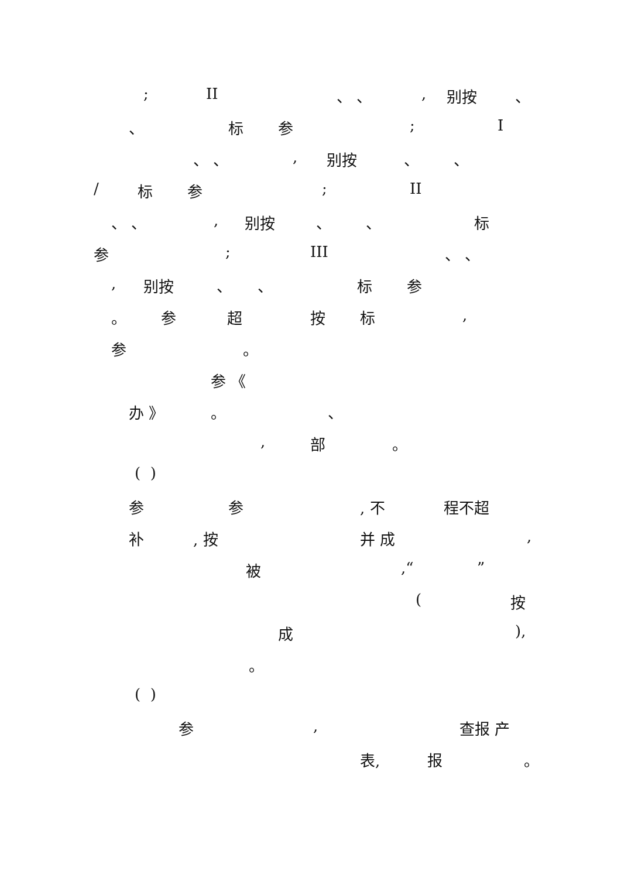; II 、 、 , 别按 、
、 标 参 ; I
、 、 , 别按 、 、
/ 标 参 ; II
、 、 , 别按 、 、 标
参 ; III 、 、
, 别按 、 、 标 参
。 参 超 按 标 ,
参 。
参 《
办 》 。 、
, 部 。
( )
参 参 , 不 程不超
补 , 按 并 成 ,
被 ,“ ”
( 按
成 ),
。
( )
参 , 查报 产
表, 报 。